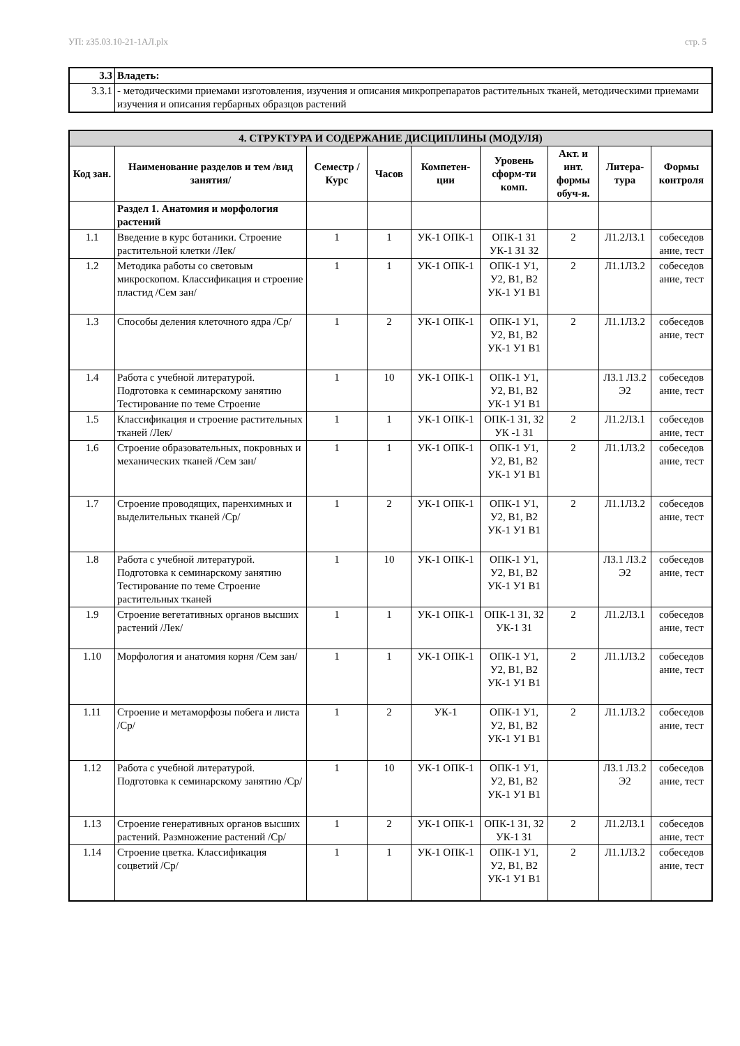УП: z35.03.10-21-1АЛ.plx стр. 5
| 3.3 | Владеть: |
| 3.3.1 | - методическими приемами изготовления, изучения и описания микропрепаратов растительных тканей, методическими приемами изучения и описания гербарных образцов растений |
| 4. СТРУКТУРА И СОДЕРЖАНИЕ ДИСЦИПЛИНЫ (МОДУЛЯ) | | | | | | | | |
| --- | --- | --- | --- | --- | --- | --- | --- | --- |
| Код зан. | Наименование разделов и тем /вид занятия/ | Семестр / Курс | Часов | Компетен-ции | Уровень сформ-ти комп. | Акт. и инт. формы обуч-я. | Литера-тура | Формы контроля |
| | Раздел 1. Анатомия и морфология растений | | | | | | | |
| 1.1 | Введение в курс ботаники. Строение растительной клетки /Лек/ | 1 | 1 | УК-1 ОПК-1 | ОПК-1 З1 УК-1 З1 З2 | 2 | Л1.2Л3.1 | собеседов ание, тест |
| 1.2 | Методика работы со световым микроскопом. Классификация и строение пластид /Сем зан/ | 1 | 1 | УК-1 ОПК-1 | ОПК-1 У1, У2, В1, В2 УК-1 У1 В1 | 2 | Л1.1Л3.2 | собеседов ание, тест |
| 1.3 | Способы деления клеточного ядра /Ср/ | 1 | 2 | УК-1 ОПК-1 | ОПК-1 У1, У2, В1, В2 УК-1 У1 В1 | 2 | Л1.1Л3.2 | собеседов ание, тест |
| 1.4 | Работа с учебной литературой. Подготовка к семинарскому занятию Тестирование по теме Строение | 1 | 10 | УК-1 ОПК-1 | ОПК-1 У1, У2, В1, В2 УК-1 У1 В1 | | Л3.1 Л3.2 Э2 | собеседов ание, тест |
| 1.5 | Классификация и строение растительных тканей /Лек/ | 1 | 1 | УК-1 ОПК-1 | ОПК-1 З1, З2 УК -1 З1 | 2 | Л1.2Л3.1 | собеседов ание, тест |
| 1.6 | Строение образовательных, покровных и механических тканей /Сем зан/ | 1 | 1 | УК-1 ОПК-1 | ОПК-1 У1, У2, В1, В2 УК-1 У1 В1 | 2 | Л1.1Л3.2 | собеседов ание, тест |
| 1.7 | Строение проводящих, паренхимных и выделительных тканей /Ср/ | 1 | 2 | УК-1 ОПК-1 | ОПК-1 У1, У2, В1, В2 УК-1 У1 В1 | 2 | Л1.1Л3.2 | собеседов ание, тест |
| 1.8 | Работа с учебной литературой. Подготовка к семинарскому занятию Тестирование по теме Строение растительных тканей | 1 | 10 | УК-1 ОПК-1 | ОПК-1 У1, У2, В1, В2 УК-1 У1 В1 | | Л3.1 Л3.2 Э2 | собеседов ание, тест |
| 1.9 | Строение вегетативных органов высших растений /Лек/ | 1 | 1 | УК-1 ОПК-1 | ОПК-1 З1, З2 УК-1 З1 | 2 | Л1.2Л3.1 | собеседов ание, тест |
| 1.10 | Морфология и анатомия корня /Сем зан/ | 1 | 1 | УК-1 ОПК-1 | ОПК-1 У1, У2, В1, В2 УК-1 У1 В1 | 2 | Л1.1Л3.2 | собеседов ание, тест |
| 1.11 | Строение и метаморфозы побега и листа /Ср/ | 1 | 2 | УК-1 | ОПК-1 У1, У2, В1, В2 УК-1 У1 В1 | 2 | Л1.1Л3.2 | собеседов ание, тест |
| 1.12 | Работа с учебной литературой. Подготовка к семинарскому занятию /Ср/ | 1 | 10 | УК-1 ОПК-1 | ОПК-1 У1, У2, В1, В2 УК-1 У1 В1 | | Л3.1 Л3.2 Э2 | собеседов ание, тест |
| 1.13 | Строение генеративных органов высших растений. Размножение растений /Ср/ | 1 | 2 | УК-1 ОПК-1 | ОПК-1 З1, З2 УК-1 З1 | 2 | Л1.2Л3.1 | собеседов ание, тест |
| 1.14 | Строение цветка. Классификация соцветий /Ср/ | 1 | 1 | УК-1 ОПК-1 | ОПК-1 У1, У2, В1, В2 УК-1 У1 В1 | 2 | Л1.1Л3.2 | собеседов ание, тест |